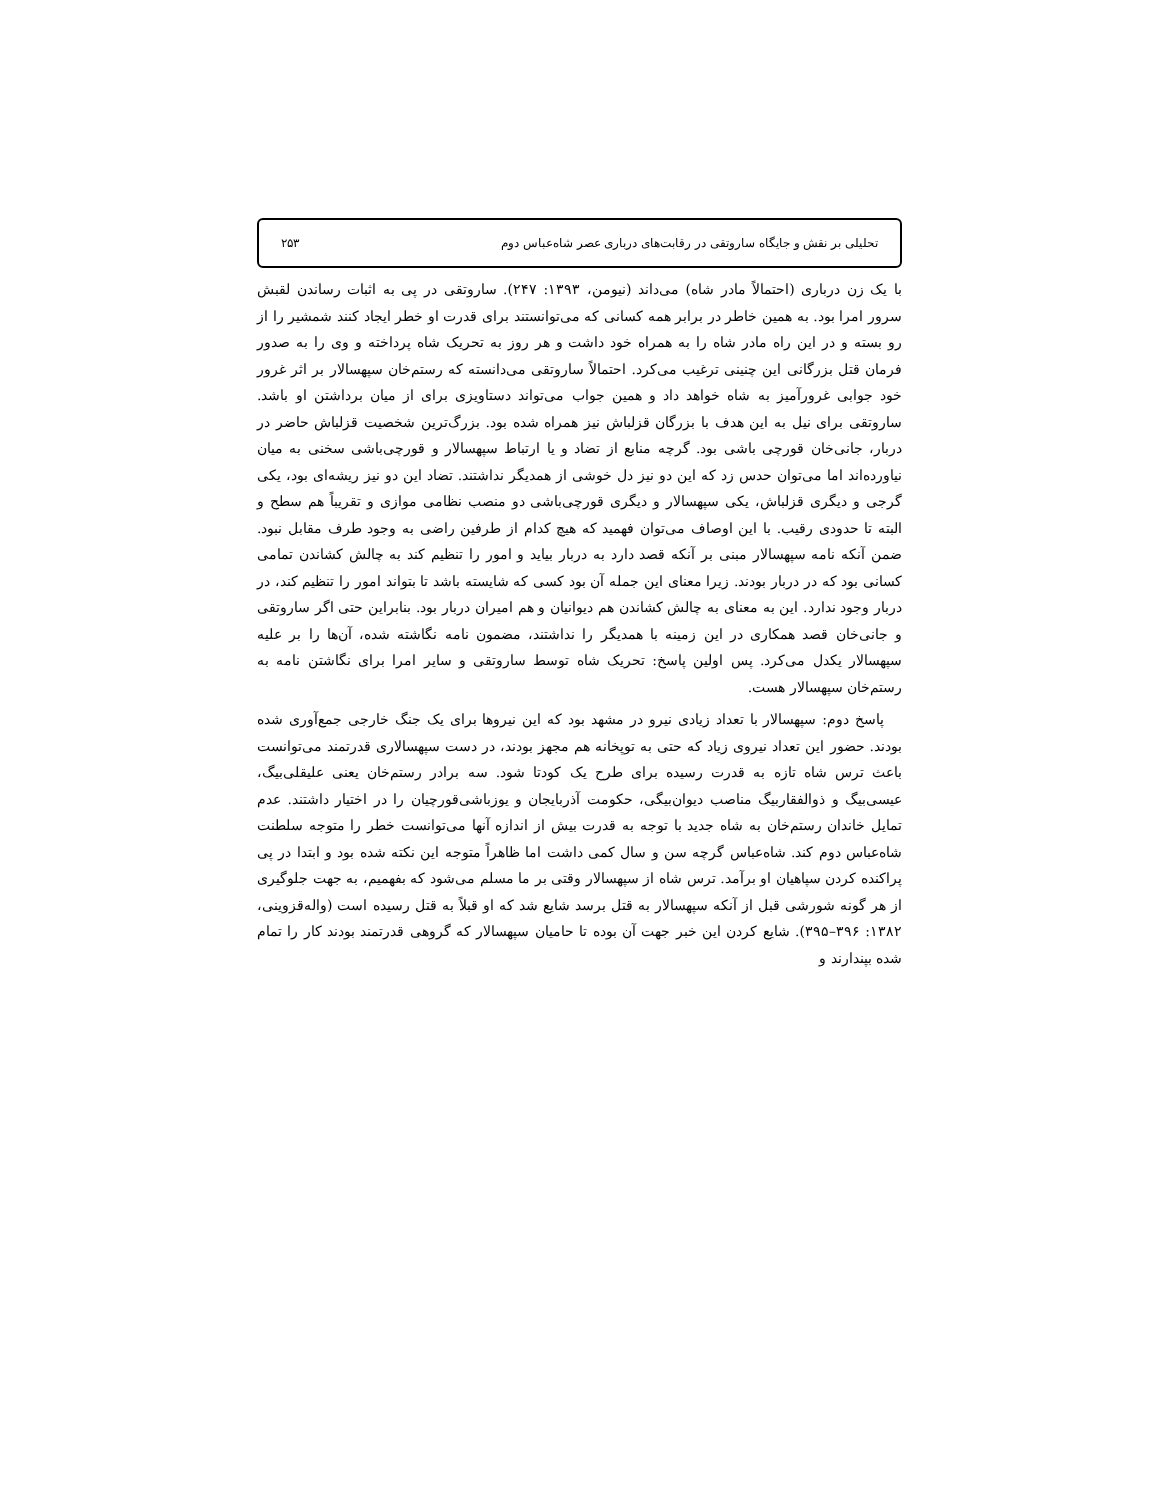تحلیلی بر نقش و جایگاه ساروتقی در رقابت‌های درباری عصر شاه‌عباس دوم ۲۵۳
با یک زن درباری (احتمالاً مادر شاه) می‌داند (نیومن، ۱۳۹۳: ۲۴۷). ساروتقی در پی به اثبات رساندن لقبش سرور امرا بود. به همین خاطر در برابر همه کسانی که می‌توانستند برای قدرت او خطر ایجاد کنند شمشیر را از رو بسته و در این راه مادر شاه را به همراه خود داشت و هر روز به تحریک شاه پرداخته و وی را به صدور فرمان قتل بزرگانی این چنینی ترغیب می‌کرد. احتمالاً ساروتقی می‌دانسته که رستم‌خان سپهسالار بر اثر غرور خود جوابی غرورآمیز به شاه خواهد داد و همین جواب می‌تواند دستاویزی برای از میان برداشتن او باشد. ساروتقی برای نیل به این هدف با بزرگان قزلباش نیز همراه شده بود. بزرگ‌ترین شخصیت قزلباش حاضر در دربار، جانی‌خان قورچی باشی بود. گرچه منابع از تضاد و یا ارتباط سپهسالار و قورچی‌باشی سخنی به میان نیاورده‌اند اما می‌توان حدس زد که این دو نیز دل خوشی از همدیگر نداشتند. تضاد این دو نیز ریشه‌ای بود، یکی گرجی و دیگری قزلباش، یکی سپهسالار و دیگری قورچی‌باشی دو منصب نظامی موازی و تقریباً هم سطح و البته تا حدودی رقیب. با این اوصاف می‌توان فهمید که هیچ کدام از طرفین راضی به وجود طرف مقابل نبود. ضمن آنکه نامه سپهسالار مبنی بر آنکه قصد دارد به دربار بیاید و امور را تنظیم کند به چالش کشاندن تمامی کسانی بود که در دربار بودند. زیرا معنای این جمله آن بود کسی که شایسته باشد تا بتواند امور را تنظیم کند، در دربار وجود ندارد. این به معنای به چالش کشاندن هم دیوانیان و هم امیران دربار بود. بنابراین حتی اگر ساروتقی و جانی‌خان قصد همکاری در این زمینه با همدیگر را نداشتند، مضمون نامه نگاشته شده، آن‌ها را بر علیه سپهسالار یکدل می‌کرد. پس اولین پاسخ: تحریک شاه توسط ساروتقی و سایر امرا برای نگاشتن نامه به رستم‌خان سپهسالار هست.
پاسخ دوم: سپهسالار با تعداد زیادی نیرو در مشهد بود که این نیروها برای یک جنگ خارجی جمع‌آوری شده بودند. حضور این تعداد نیروی زیاد که حتی به توپخانه هم مجهز بودند، در دست سپهسالاری قدرتمند می‌توانست باعث ترس شاه تازه به قدرت رسیده برای طرح یک کودتا شود. سه برادر رستم‌خان یعنی علیقلی‌بیگ، عیسی‌بیگ و ذوالفقاربیگ مناصب دیوان‌بیگی، حکومت آذربایجان و یوزباشی‌قورچیان را در اختیار داشتند. عدم تمایل خاندان رستم‌خان به شاه جدید با توجه به قدرت بیش از اندازه آنها می‌توانست خطر را متوجه سلطنت شاه‌عباس دوم کند. شاه‌عباس گرچه سن و سال کمی داشت اما ظاهراً متوجه این نکته شده بود و ابتدا در پی پراکنده کردن سپاهیان او برآمد. ترس شاه از سپهسالار وقتی بر ما مسلم می‌شود که بفهمیم، به جهت جلوگیری از هر گونه شورشی قبل از آنکه سپهسالار به قتل برسد شایع شد که او قبلاً به قتل رسیده است (واله‌قزوینی، ۱۳۸۲: ۳۹۶–۳۹۵). شایع کردن این خبر جهت آن بوده تا حامیان سپهسالار که گروهی قدرتمند بودند کار را تمام شده بپندارند و